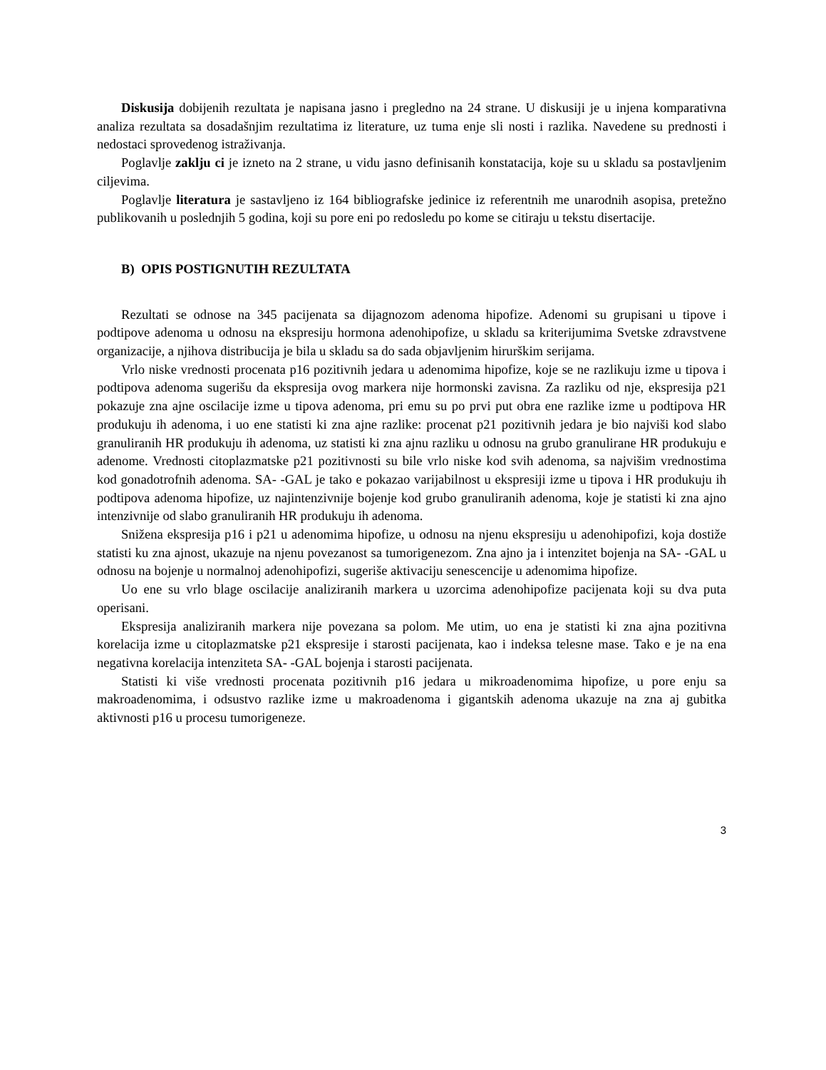Diskusija dobijenih rezultata je napisana jasno i pregledno na 24 strane. U diskusiji je u injena komparativna analiza rezultata sa dosadašnjim rezultatima iz literature, uz tuma enje sli nosti i razlika. Navedene su prednosti i nedostaci sprovedenog istraživanja.
Poglavlje zaklju ci je izneto na 2 strane, u vidu jasno definisanih konstatacija, koje su u skladu sa postavljenim ciljevima.
Poglavlje literatura je sastavljeno iz 164 bibliografske jedinice iz referentnih me unarodnih asopisa, pretežno publikovanih u poslednjih 5 godina, koji su pore eni po redosledu po kome se citiraju u tekstu disertacije.
B) OPIS POSTIGNUTIH REZULTATA
Rezultati se odnose na 345 pacijenata sa dijagnozom adenoma hipofize. Adenomi su grupisani u tipove i podtipove adenoma u odnosu na ekspresiju hormona adenohipofize, u skladu sa kriterijumima Svetske zdravstvene organizacije, a njihova distribucija je bila u skladu sa do sada objavljenim hirurškim serijama.
Vrlo niske vrednosti procenata p16 pozitivnih jedara u adenomima hipofize, koje se ne razlikuju izme u tipova i podtipova adenoma sugerišu da ekspresija ovog markera nije hormonski zavisna. Za razliku od nje, ekspresija p21 pokazuje zna ajne oscilacije izme u tipova adenoma, pri emu su po prvi put obra ene razlike izme u podtipova HR produkuju ih adenoma, i uo ene statisti ki zna ajne razlike: procenat p21 pozitivnih jedara je bio najviši kod slabo granuliranih HR produkuju ih adenoma, uz statisti ki zna ajnu razliku u odnosu na grubo granulirane HR produkuju e adenome. Vrednosti citoplazmatske p21 pozitivnosti su bile vrlo niske kod svih adenoma, sa najvišim vrednostima kod gonadotrofnih adenoma. SA- -GAL je tako e pokazao varijabilnost u ekspresiji izme u tipova i HR produkuju ih podtipova adenoma hipofize, uz najintenzivnije bojenje kod grubo granuliranih adenoma, koje je statisti ki zna ajno intenzivnije od slabo granuliranih HR produkuju ih adenoma.
Snižena ekspresija p16 i p21 u adenomima hipofize, u odnosu na njenu ekspresiju u adenohipofizi, koja dostiže statisti ku zna ajnost, ukazuje na njenu povezanost sa tumorigenezom. Zna ajno ja i intenzitet bojenja na SA- -GAL u odnosu na bojenje u normalnoj adenohipofizi, sugeriše aktivaciju senescencije u adenomima hipofize.
Uo ene su vrlo blage oscilacije analiziranih markera u uzorcima adenohipofize pacijenata koji su dva puta operisani.
Ekspresija analiziranih markera nije povezana sa polom. Me utim, uo ena je statisti ki zna ajna pozitivna korelacija izme u citoplazmatske p21 ekspresije i starosti pacijenata, kao i indeksa telesne mase. Tako e je na ena negativna korelacija intenziteta SA- -GAL bojenja i starosti pacijenata.
Statisti ki više vrednosti procenata pozitivnih p16 jedara u mikroadenomima hipofize, u pore enju sa makroadenomima, i odsustvo razlike izme u makroadenoma i gigantskih adenoma ukazuje na zna aj gubitka aktivnosti p16 u procesu tumorigeneze.
3